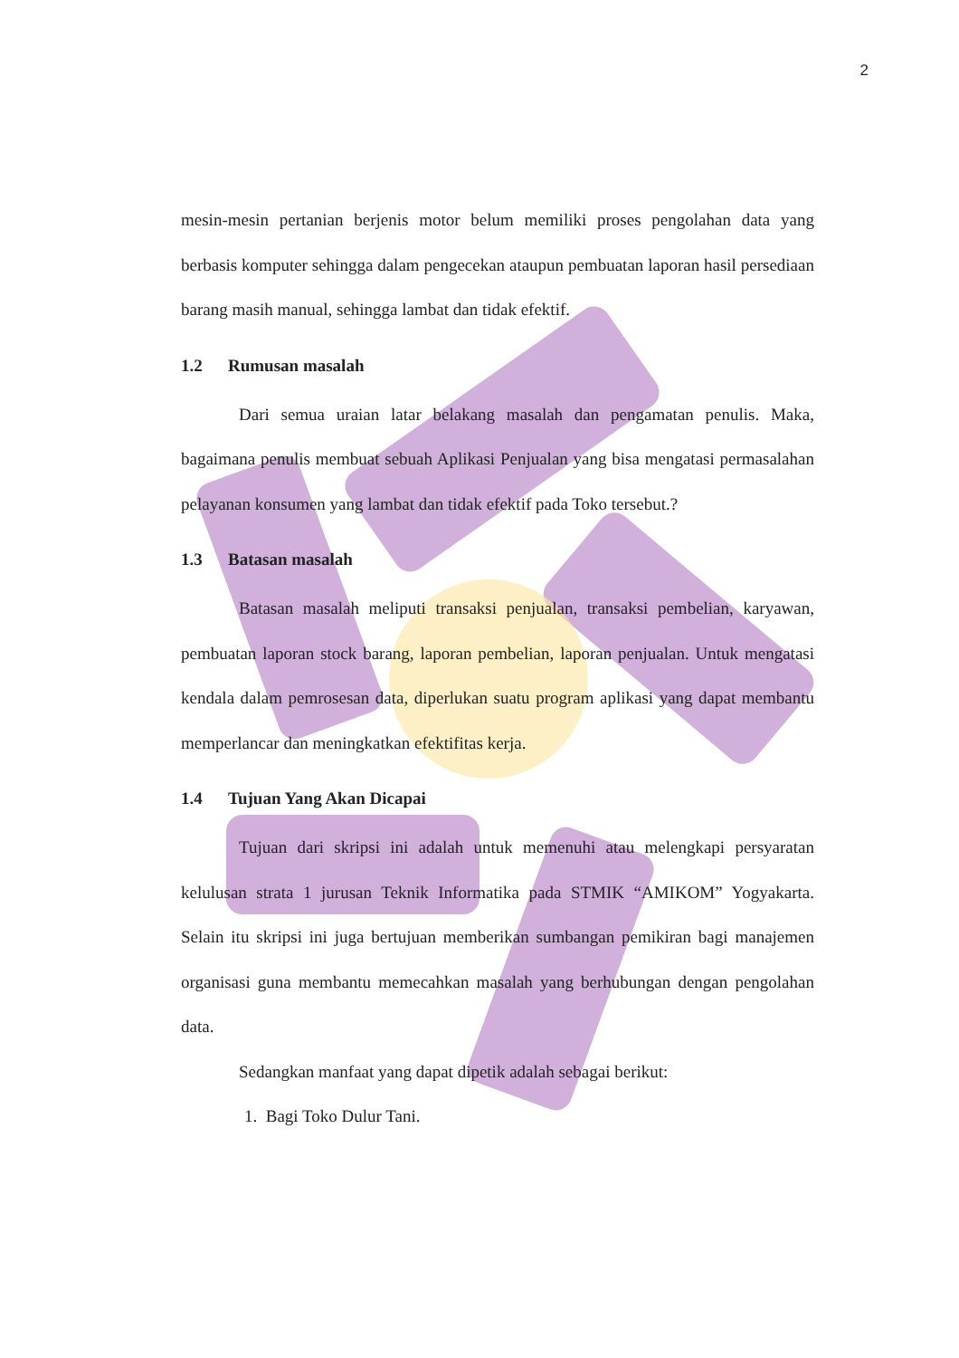2
mesin-mesin pertanian berjenis motor belum memiliki proses pengolahan data yang berbasis komputer sehingga dalam pengecekan ataupun pembuatan laporan hasil persediaan barang masih manual, sehingga lambat dan tidak efektif.
1.2 Rumusan masalah
Dari semua uraian latar belakang masalah dan pengamatan penulis. Maka, bagaimana penulis membuat sebuah Aplikasi Penjualan yang bisa mengatasi permasalahan pelayanan konsumen yang lambat dan tidak efektif pada Toko tersebut.?
1.3 Batasan masalah
Batasan masalah meliputi transaksi penjualan, transaksi pembelian, karyawan, pembuatan laporan stock barang, laporan pembelian, laporan penjualan. Untuk mengatasi kendala dalam pemrosesan data, diperlukan suatu program aplikasi yang dapat membantu memperlancar dan meningkatkan efektifitas kerja.
1.4 Tujuan Yang Akan Dicapai
Tujuan dari skripsi ini adalah untuk memenuhi atau melengkapi persyaratan kelulusan strata 1 jurusan Teknik Informatika pada STMIK “AMIKOM” Yogyakarta. Selain itu skripsi ini juga bertujuan memberikan sumbangan pemikiran bagi manajemen organisasi guna membantu memecahkan masalah yang berhubungan dengan pengolahan data.
Sedangkan manfaat yang dapat dipetik adalah sebagai berikut:
1. Bagi Toko Dulur Tani.